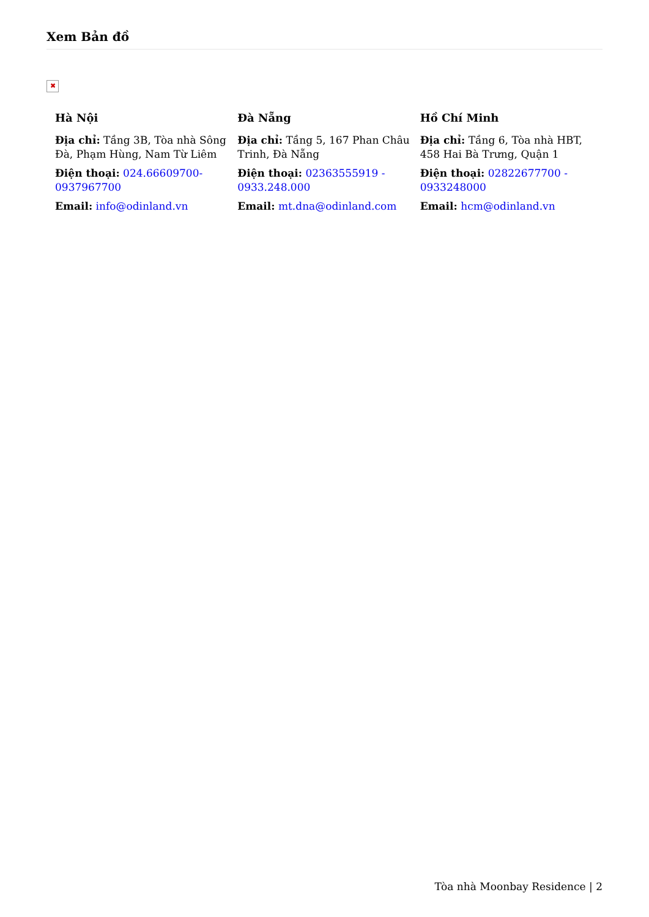Xem Bản đồ
✖
Hà Nội
Địa chỉ: Tầng 3B, Tòa nhà Sông Đà, Phạm Hùng, Nam Từ Liêm
Điện thoại: 024.66609700-0937967700
Email: info@odinland.vn
Đà Nẵng
Địa chỉ: Tầng 5, 167 Phan Châu Trinh, Đà Nẵng
Điện thoại: 02363555919 - 0933.248.000
Email: mt.dna@odinland.com
Hồ Chí Minh
Địa chỉ: Tầng 6, Tòa nhà HBT, 458 Hai Bà Trưng, Quận 1
Điện thoại: 02822677700 - 0933248000
Email: hcm@odinland.vn
Tòa nhà Moonbay Residence | 2